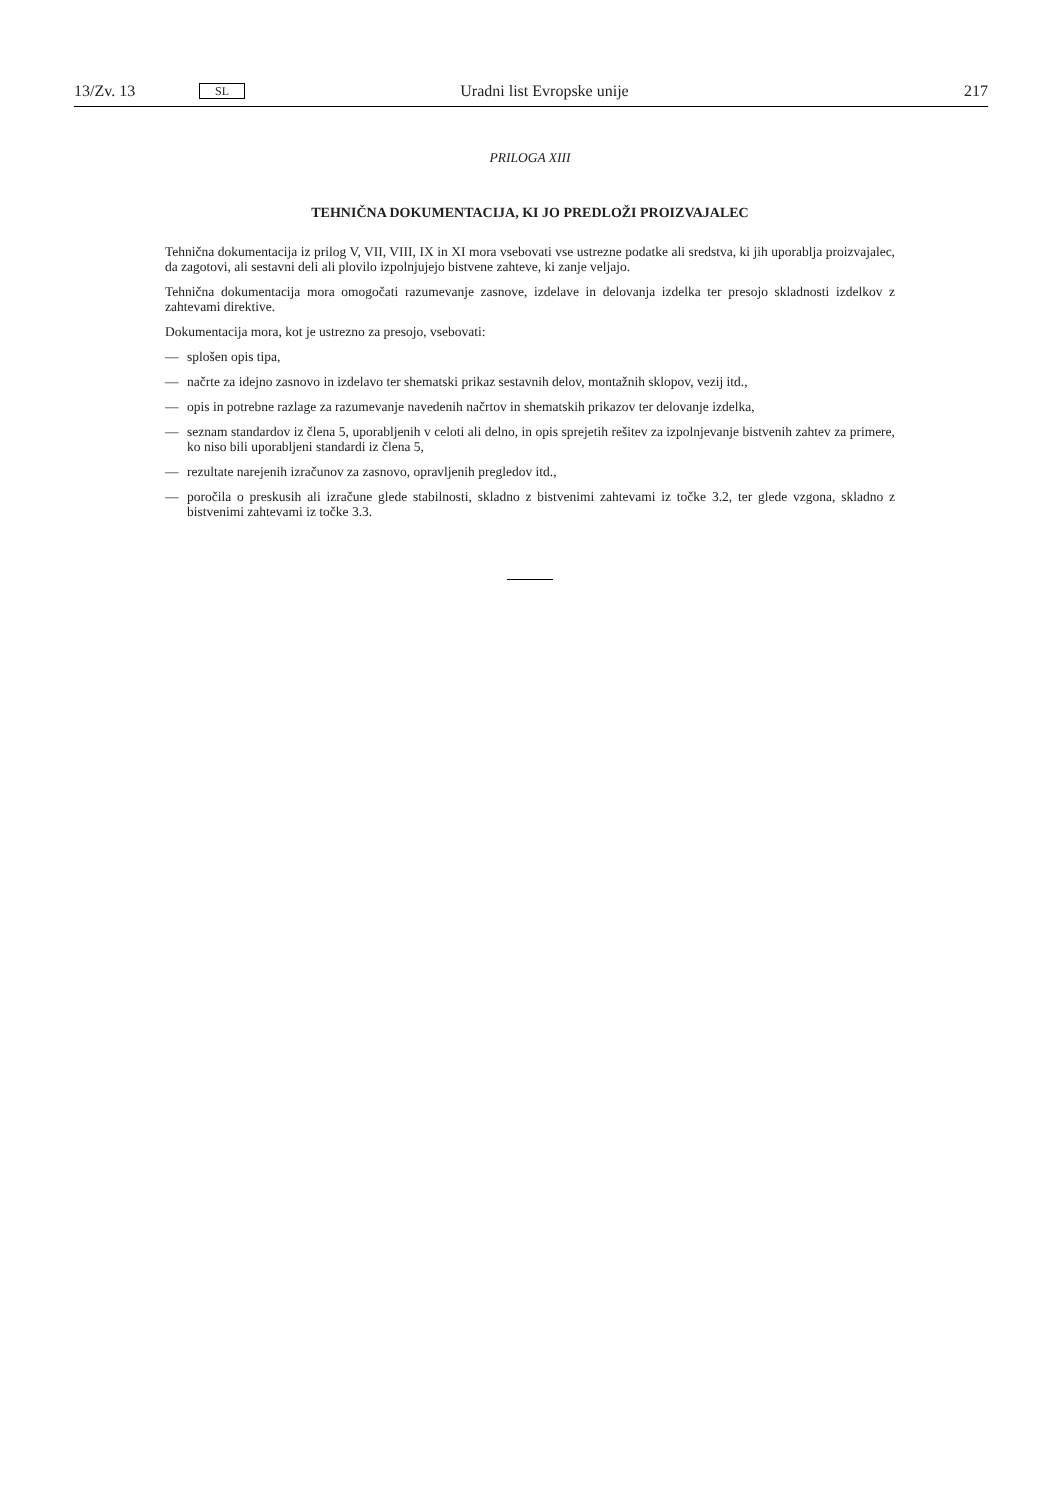13/Zv. 13 SL Uradni list Evropske unije 217
PRILOGA XIII
TEHNIČNA DOKUMENTACIJA, KI JO PREDLOŽI PROIZVAJALEC
Tehnična dokumentacija iz prilog V, VII, VIII, IX in XI mora vsebovati vse ustrezne podatke ali sredstva, ki jih uporablja proizvajalec, da zagotovi, ali sestavni deli ali plovilo izpolnjujejo bistvene zahteve, ki zanje veljajo.
Tehnična dokumentacija mora omogočati razumevanje zasnove, izdelave in delovanja izdelka ter presojo skladnosti izdelkov z zahtevami direktive.
Dokumentacija mora, kot je ustrezno za presojo, vsebovati:
— splošen opis tipa,
— načrte za idejno zasnovo in izdelavo ter shematski prikaz sestavnih delov, montažnih sklopov, vezij itd.,
— opis in potrebne razlage za razumevanje navedenih načrtov in shematskih prikazov ter delovanje izdelka,
— seznam standardov iz člena 5, uporabljenih v celoti ali delno, in opis sprejetih rešitev za izpolnjevanje bistvenih zahtev za primere, ko niso bili uporabljeni standardi iz člena 5,
— rezultate narejenih izračunov za zasnovo, opravljenih pregledov itd.,
— poročila o preskusih ali izračune glede stabilnosti, skladno z bistvenimi zahtevami iz točke 3.2, ter glede vzgona, skladno z bistvenimi zahtevami iz točke 3.3.